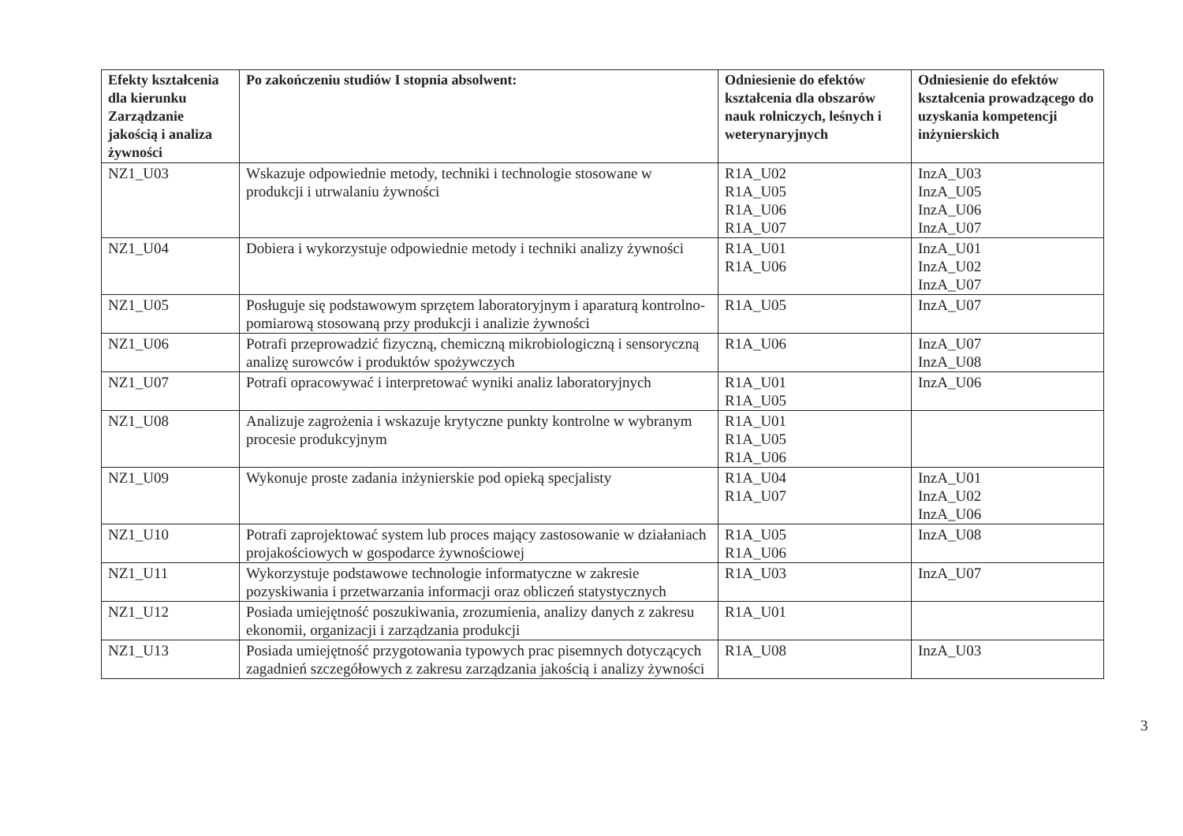| Efekty kształcenia dla kierunku Zarządzanie jakością i analiza żywności | Po zakończeniu studiów I stopnia absolwent: | Odniesienie do efektów kształcenia dla obszarów nauk rolniczych, leśnych i weterynaryjnych | Odniesienie do efektów kształcenia prowadzącego do uzyskania kompetencji inżynierskich |
| --- | --- | --- | --- |
| NZ1_U03 | Wskazuje odpowiednie metody, techniki i technologie stosowane w produkcji i utrwalaniu żywności | R1A_U02 R1A_U05 R1A_U06 R1A_U07 | InzA_U03 InzA_U05 InzA_U06 InzA_U07 |
| NZ1_U04 | Dobiera i wykorzystuje odpowiednie metody i techniki analizy żywności | R1A_U01 R1A_U06 | InzA_U01 InzA_U02 InzA_U07 |
| NZ1_U05 | Posługuje się podstawowym sprzętem laboratoryjnym i aparaturą kontrolno-pomiarową stosowaną przy produkcji i analizie żywności | R1A_U05 | InzA_U07 |
| NZ1_U06 | Potrafi przeprowadzić fizyczną, chemiczną mikrobiologiczną i sensoryczną analizę surowców i produktów spożywczych | R1A_U06 | InzA_U07 InzA_U08 |
| NZ1_U07 | Potrafi opracowywać i interpretować wyniki analiz laboratoryjnych | R1A_U01 R1A_U05 | InzA_U06 |
| NZ1_U08 | Analizuje zagrożenia i wskazuje krytyczne punkty kontrolne w wybranym procesie produkcyjnym | R1A_U01 R1A_U05 R1A_U06 | |
| NZ1_U09 | Wykonuje proste zadania inżynierskie pod opieką specjalisty | R1A_U04 R1A_U07 | InzA_U01 InzA_U02 InzA_U06 |
| NZ1_U10 | Potrafi zaprojektować system lub proces mający zastosowanie w działaniach projakościowych w gospodarce żywnościowej | R1A_U05 R1A_U06 | InzA_U08 |
| NZ1_U11 | Wykorzystuje podstawowe technologie informatyczne w zakresie pozyskiwania i przetwarzania informacji oraz obliczeń statystycznych | R1A_U03 | InzA_U07 |
| NZ1_U12 | Posiada umiejętność poszukiwania, zrozumienia, analizy danych z zakresu ekonomii, organizacji i zarządzania produkcji | R1A_U01 | |
| NZ1_U13 | Posiada umiejętność przygotowania typowych prac pisemnych dotyczących zagadnień szczegółowych z zakresu zarządzania jakością i analizy żywności | R1A_U08 | InzA_U03 |
3